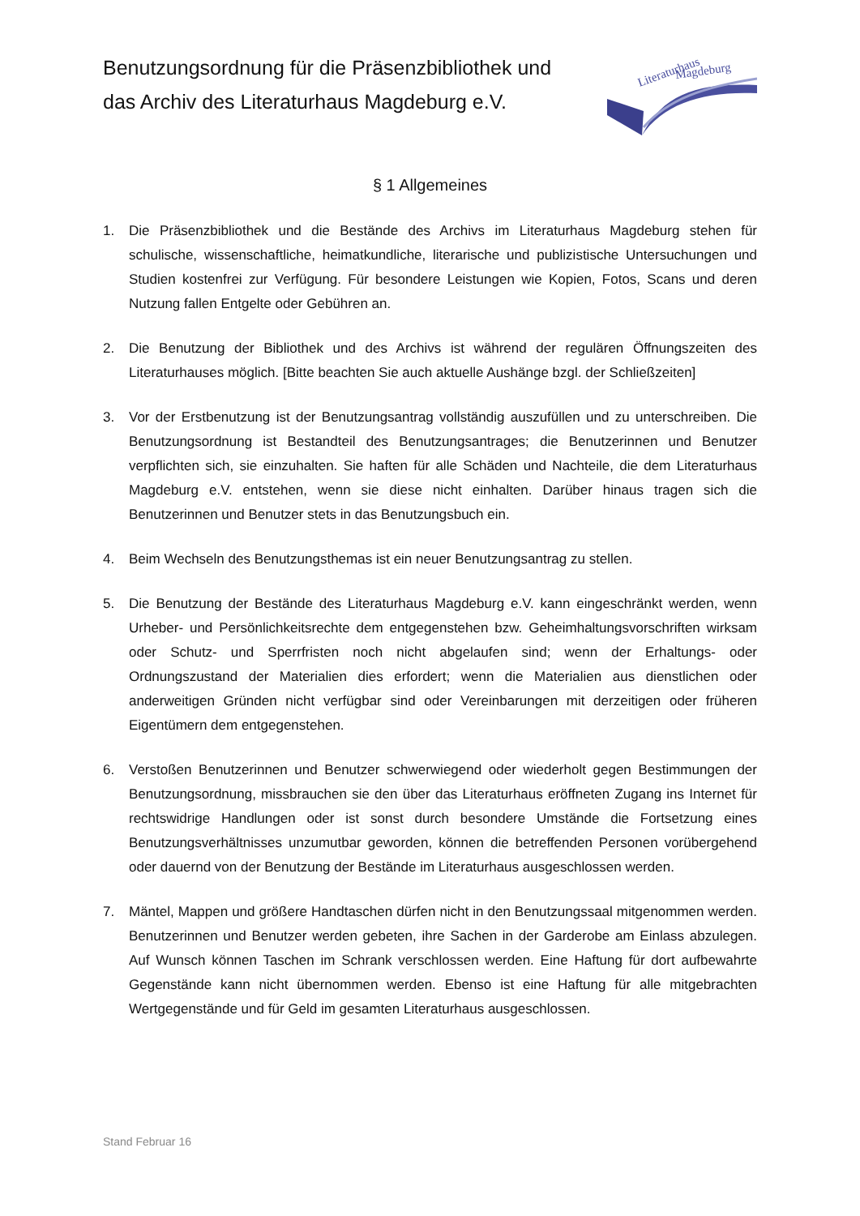Benutzungsordnung für die Präsenzbibliothek und
das Archiv des Literaturhaus Magdeburg e.V.
Literaturhaus
Magdeburg
§ 1 Allgemeines
1. Die Präsenzbibliothek und die Bestände des Archivs im Literaturhaus Magdeburg stehen für schulische, wissenschaftliche, heimatkundliche, literarische und publizistische Untersuchungen und Studien kostenfrei zur Verfügung. Für besondere Leistungen wie Kopien, Fotos, Scans und deren Nutzung fallen Entgelte oder Gebühren an.
2. Die Benutzung der Bibliothek und des Archivs ist während der regulären Öffnungszeiten des Literaturhauses möglich. [Bitte beachten Sie auch aktuelle Aushänge bzgl. der Schließzeiten]
3. Vor der Erstbenutzung ist der Benutzungsantrag vollständig auszufüllen und zu unterschreiben. Die Benutzungsordnung ist Bestandteil des Benutzungsantrages; die Benutzerinnen und Benutzer verpflichten sich, sie einzuhalten. Sie haften für alle Schäden und Nachteile, die dem Literaturhaus Magdeburg e.V. entstehen, wenn sie diese nicht einhalten. Darüber hinaus tragen sich die Benutzerinnen und Benutzer stets in das Benutzungsbuch ein.
4. Beim Wechseln des Benutzungsthemas ist ein neuer Benutzungsantrag zu stellen.
5. Die Benutzung der Bestände des Literaturhaus Magdeburg e.V. kann eingeschränkt werden, wenn Urheber- und Persönlichkeitsrechte dem entgegenstehen bzw. Geheimhaltungsvorschriften wirksam oder Schutz- und Sperrfristen noch nicht abgelaufen sind; wenn der Erhaltungs- oder Ordnungszustand der Materialien dies erfordert; wenn die Materialien aus dienstlichen oder anderweitigen Gründen nicht verfügbar sind oder Vereinbarungen mit derzeitigen oder früheren Eigentümern dem entgegenstehen.
6. Verstoßen Benutzerinnen und Benutzer schwerwiegend oder wiederholt gegen Bestimmungen der Benutzungsordnung, missbrauchen sie den über das Literaturhaus eröffneten Zugang ins Internet für rechtswidrige Handlungen oder ist sonst durch besondere Umstände die Fortsetzung eines Benutzungsverhältnisses unzumutbar geworden, können die betreffenden Personen vorübergehend oder dauernd von der Benutzung der Bestände im Literaturhaus ausgeschlossen werden.
7. Mäntel, Mappen und größere Handtaschen dürfen nicht in den Benutzungssaal mitgenommen werden. Benutzerinnen und Benutzer werden gebeten, ihre Sachen in der Garderobe am Einlass abzulegen. Auf Wunsch können Taschen im Schrank verschlossen werden. Eine Haftung für dort aufbewahrte Gegenstände kann nicht übernommen werden. Ebenso ist eine Haftung für alle mitgebrachten Wertgegenstände und für Geld im gesamten Literaturhaus ausgeschlossen.
Stand Februar 16